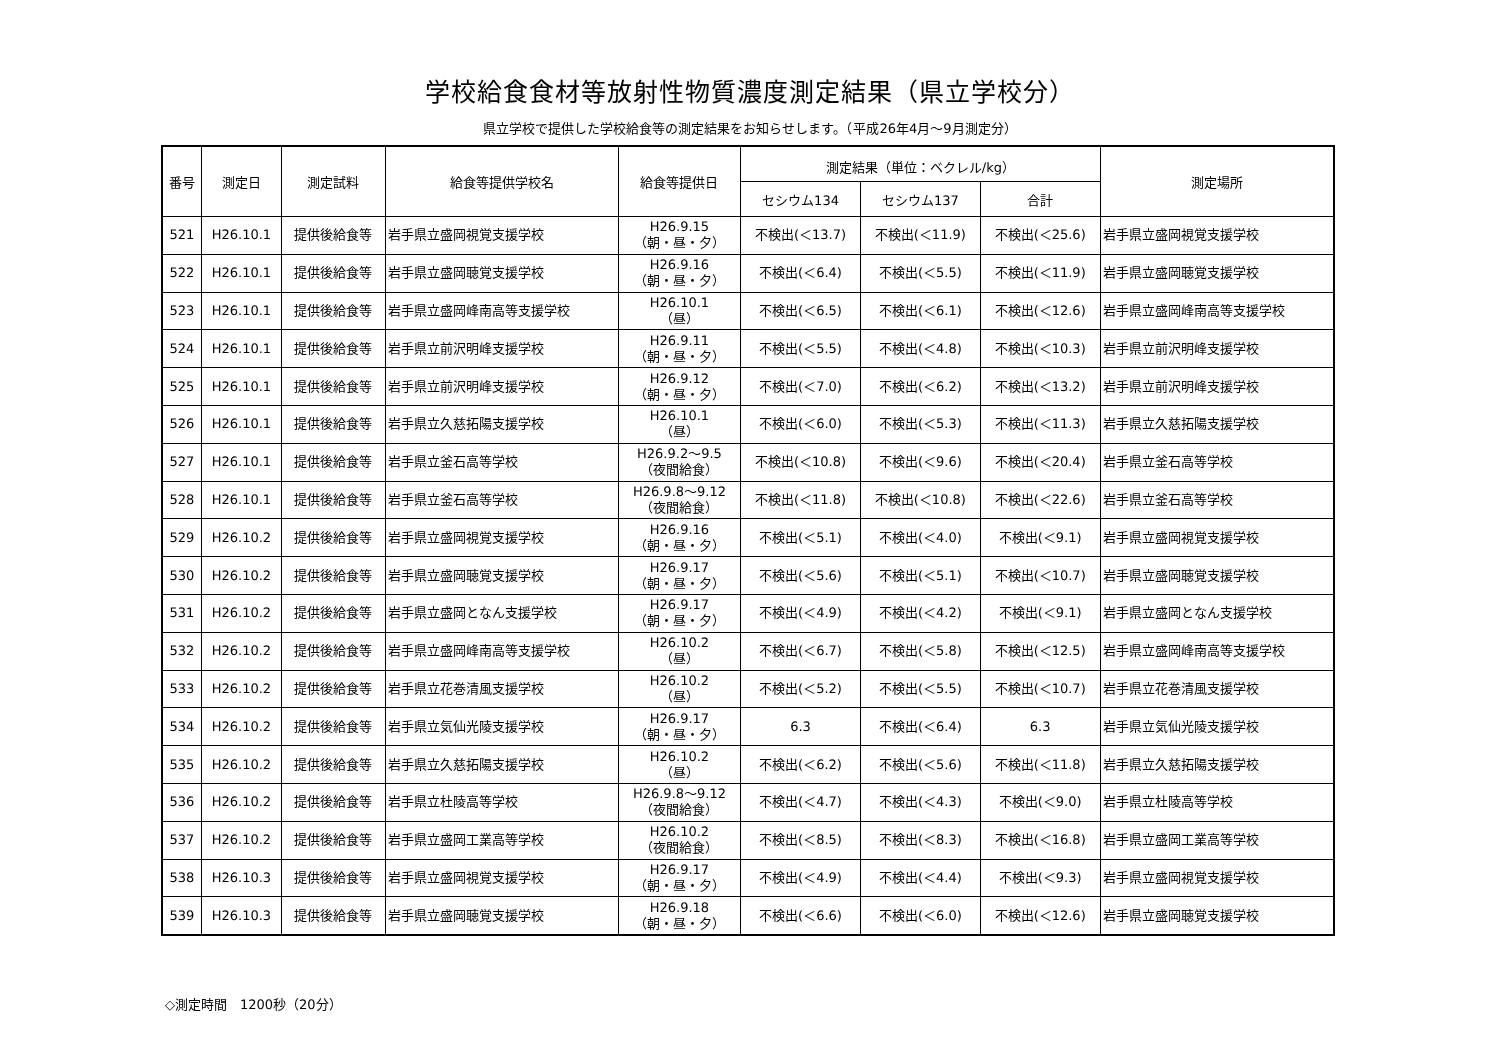学校給食食材等放射性物質濃度測定結果（県立学校分）
県立学校で提供した学校給食等の測定結果をお知らせします。（平成26年4月～9月測定分）
| 番号 | 測定日 | 測定試料 | 給食等提供学校名 | 給食等提供日 | 測定結果（単位：ベクレル/kg） | | | 測定場所 |
| --- | --- | --- | --- | --- | --- | --- | --- | --- |
| | | | | | セシウム134 | セシウム137 | 合計 | |
| 521 | H26.10.1 | 提供後給食等 | 岩手県立盛岡視覚支援学校 | H26.9.15 （朝・昼・夕） | 不検出(＜13.7) | 不検出(＜11.9) | 不検出(＜25.6) | 岩手県立盛岡視覚支援学校 |
| 522 | H26.10.1 | 提供後給食等 | 岩手県立盛岡聴覚支援学校 | H26.9.16 （朝・昼・夕） | 不検出(＜6.4) | 不検出(＜5.5) | 不検出(＜11.9) | 岩手県立盛岡聴覚支援学校 |
| 523 | H26.10.1 | 提供後給食等 | 岩手県立盛岡峰南高等支援学校 | H26.10.1 （昼） | 不検出(＜6.5) | 不検出(＜6.1) | 不検出(＜12.6) | 岩手県立盛岡峰南高等支援学校 |
| 524 | H26.10.1 | 提供後給食等 | 岩手県立前沢明峰支援学校 | H26.9.11 （朝・昼・夕） | 不検出(＜5.5) | 不検出(＜4.8) | 不検出(＜10.3) | 岩手県立前沢明峰支援学校 |
| 525 | H26.10.1 | 提供後給食等 | 岩手県立前沢明峰支援学校 | H26.9.12 （朝・昼・夕） | 不検出(＜7.0) | 不検出(＜6.2) | 不検出(＜13.2) | 岩手県立前沢明峰支援学校 |
| 526 | H26.10.1 | 提供後給食等 | 岩手県立久慈拓陽支援学校 | H26.10.1 （昼） | 不検出(＜6.0) | 不検出(＜5.3) | 不検出(＜11.3) | 岩手県立久慈拓陽支援学校 |
| 527 | H26.10.1 | 提供後給食等 | 岩手県立釜石高等学校 | H26.9.2～9.5 （夜間給食） | 不検出(＜10.8) | 不検出(＜9.6) | 不検出(＜20.4) | 岩手県立釜石高等学校 |
| 528 | H26.10.1 | 提供後給食等 | 岩手県立釜石高等学校 | H26.9.8～9.12 （夜間給食） | 不検出(＜11.8) | 不検出(＜10.8) | 不検出(＜22.6) | 岩手県立釜石高等学校 |
| 529 | H26.10.2 | 提供後給食等 | 岩手県立盛岡視覚支援学校 | H26.9.16 （朝・昼・夕） | 不検出(＜5.1) | 不検出(＜4.0) | 不検出(＜9.1) | 岩手県立盛岡視覚支援学校 |
| 530 | H26.10.2 | 提供後給食等 | 岩手県立盛岡聴覚支援学校 | H26.9.17 （朝・昼・夕） | 不検出(＜5.6) | 不検出(＜5.1) | 不検出(＜10.7) | 岩手県立盛岡聴覚支援学校 |
| 531 | H26.10.2 | 提供後給食等 | 岩手県立盛岡となん支援学校 | H26.9.17 （朝・昼・夕） | 不検出(＜4.9) | 不検出(＜4.2) | 不検出(＜9.1) | 岩手県立盛岡となん支援学校 |
| 532 | H26.10.2 | 提供後給食等 | 岩手県立盛岡峰南高等支援学校 | H26.10.2 （昼） | 不検出(＜6.7) | 不検出(＜5.8) | 不検出(＜12.5) | 岩手県立盛岡峰南高等支援学校 |
| 533 | H26.10.2 | 提供後給食等 | 岩手県立花巻清風支援学校 | H26.10.2 （昼） | 不検出(＜5.2) | 不検出(＜5.5) | 不検出(＜10.7) | 岩手県立花巻清風支援学校 |
| 534 | H26.10.2 | 提供後給食等 | 岩手県立気仙光陵支援学校 | H26.9.17 （朝・昼・夕） | 6.3 | 不検出(＜6.4) | 6.3 | 岩手県立気仙光陵支援学校 |
| 535 | H26.10.2 | 提供後給食等 | 岩手県立久慈拓陽支援学校 | H26.10.2 （昼） | 不検出(＜6.2) | 不検出(＜5.6) | 不検出(＜11.8) | 岩手県立久慈拓陽支援学校 |
| 536 | H26.10.2 | 提供後給食等 | 岩手県立杜陵高等学校 | H26.9.8～9.12 （夜間給食） | 不検出(＜4.7) | 不検出(＜4.3) | 不検出(＜9.0) | 岩手県立杜陵高等学校 |
| 537 | H26.10.2 | 提供後給食等 | 岩手県立盛岡工業高等学校 | H26.10.2 （夜間給食） | 不検出(＜8.5) | 不検出(＜8.3) | 不検出(＜16.8) | 岩手県立盛岡工業高等学校 |
| 538 | H26.10.3 | 提供後給食等 | 岩手県立盛岡視覚支援学校 | H26.9.17 （朝・昼・夕） | 不検出(＜4.9) | 不検出(＜4.4) | 不検出(＜9.3) | 岩手県立盛岡視覚支援学校 |
| 539 | H26.10.3 | 提供後給食等 | 岩手県立盛岡聴覚支援学校 | H26.9.18 （朝・昼・夕） | 不検出(＜6.6) | 不検出(＜6.0) | 不検出(＜12.6) | 岩手県立盛岡聴覚支援学校 |
◇測定時間　1200秒（20分）